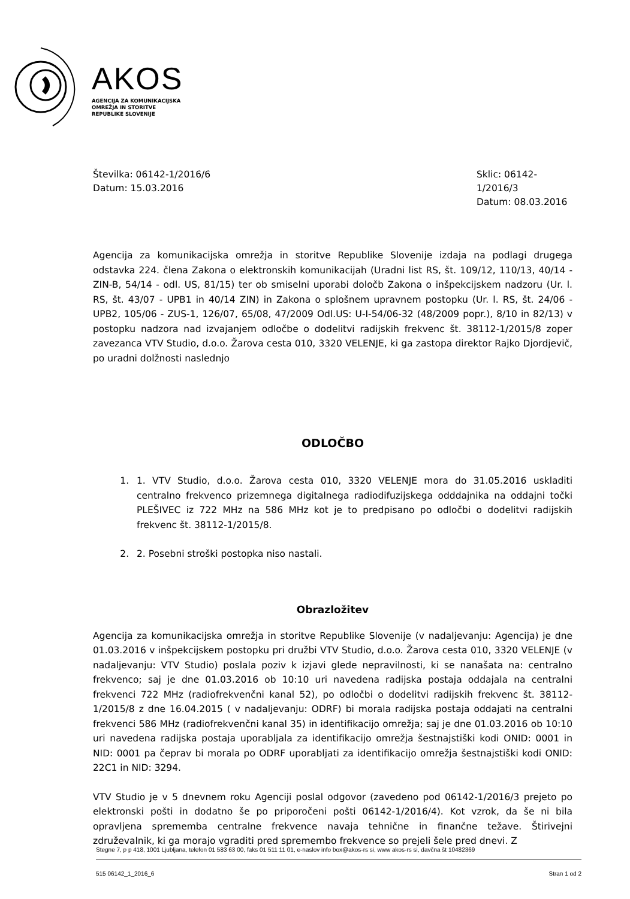AKOS
AGENCIJA ZA KOMUNIKACIJSKA
OMREŽJA IN STORITVE
REPUBLIKE SLOVENIJE
Številka: 06142-1/2016/6
Datum: 15.03.2016
Sklic: 06142-1/2016/3
Datum: 08.03.2016
Agencija za komunikacijska omrežja in storitve Republike Slovenije izdaja na podlagi drugega odstavka 224. člena Zakona o elektronskih komunikacijah (Uradni list RS, št. 109/12, 110/13, 40/14 - ZIN-B, 54/14 - odl. US, 81/15) ter ob smiselni uporabi določb Zakona o inšpekcijskem nadzoru (Ur. l. RS, št. 43/07 - UPB1 in 40/14 ZIN) in Zakona o splošnem upravnem postopku (Ur. l. RS, št. 24/06 - UPB2, 105/06 - ZUS-1, 126/07, 65/08, 47/2009 Odl.US: U-I-54/06-32 (48/2009 popr.), 8/10 in 82/13) v postopku nadzora nad izvajanjem odločbe o dodelitvi radijskih frekvenc št. 38112-1/2015/8 zoper zavezanca VTV Studio, d.o.o. Žarova cesta 010, 3320 VELENJE, ki ga zastopa direktor Rajko Djordjevič, po uradni dolžnosti naslednjo
ODLOČBO
1. 1. VTV Studio, d.o.o. Žarova cesta 010, 3320 VELENJE mora do 31.05.2016 uskladiti centralno frekvenco prizemnega digitalnega radiodifuzijskega odddajnika na oddajni točki PLEŠIVEC iz 722 MHz na 586 MHz kot je to predpisano po odločbi o dodelitvi radijskih frekvenc št. 38112-1/2015/8.
2. 2. Posebni stroški postopka niso nastali.
Obrazložitev
Agencija za komunikacijska omrežja in storitve Republike Slovenije (v nadaljevanju: Agencija) je dne 01.03.2016 v inšpekcijskem postopku pri družbi VTV Studio, d.o.o. Žarova cesta 010, 3320 VELENJE (v nadaljevanju: VTV Studio) poslala poziv k izjavi glede nepravilnosti, ki se nanašata na: centralno frekvenco; saj je dne 01.03.2016 ob 10:10 uri navedena radijska postaja oddajala na centralni frekvenci 722 MHz (radiofrekvenčni kanal 52), po odločbi o dodelitvi radijskih frekvenc št. 38112-1/2015/8 z dne 16.04.2015 ( v nadaljevanju: ODRF) bi morala radijska postaja oddajati na centralni frekvenci 586 MHz (radiofrekvenčni kanal 35) in identifikacijo omrežja; saj je dne 01.03.2016 ob 10:10 uri navedena radijska postaja uporabljala za identifikacijo omrežja šestnajstiški kodi ONID: 0001 in NID: 0001 pa čeprav bi morala po ODRF uporabljati za identifikacijo omrežja šestnajstiški kodi ONID: 22C1 in NID: 3294.
VTV Studio je v 5 dnevnem roku Agenciji poslal odgovor (zavedeno pod 06142-1/2016/3 prejeto po elektronski pošti in dodatno še po priporočeni pošti 06142-1/2016/4). Kot vzrok, da še ni bila opravljena sprememba centralne frekvence navaja tehnične in finančne težave. Štirivejni združevalnik, ki ga morajo vgraditi pred spremembo frekvence so prejeli šele pred dnevi. Z
Stegne 7, p p 418, 1001 Ljubljana, telefon 01 583 63 00, faks 01 511 11 01, e-naslov info box@akos-rs si, www akos-rs si, davčna št 10482369
515 06142_1_2016_6 Stran 1 od 2